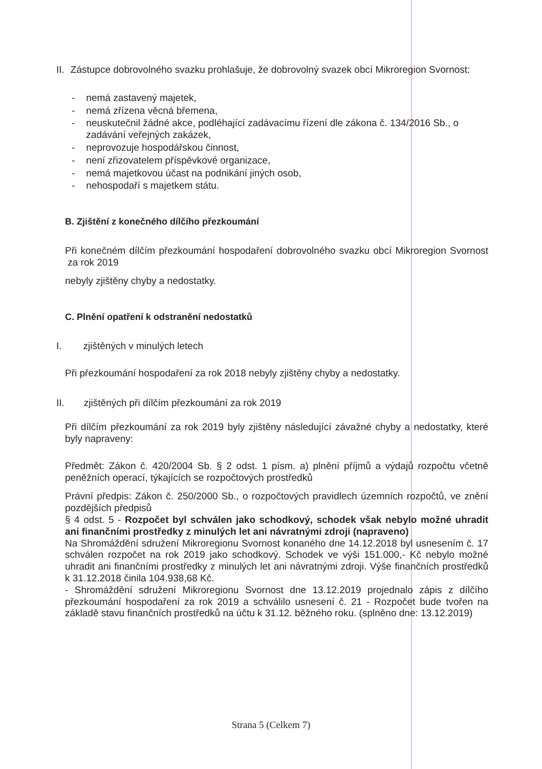II. Zástupce dobrovolného svazku prohlašuje, že dobrovolný svazek obcí Mikroregion Svornost:
- nemá zastavený majetek,
- nemá zřízena věcná břemena,
- neuskutečnil žádné akce, podléhající zadávacímu řízení dle zákona č. 134/2016 Sb., o zadávání veřejných zakázek,
- neprovozuje hospodářskou činnost,
- není zřizovatelem příspěvkové organizace,
- nemá majetkovou účast na podnikání jiných osob,
- nehospodaří s majetkem státu.
B. Zjištění z konečného dílčího přezkoumání
Při konečném dílčím přezkoumání hospodaření dobrovolného svazku obcí Mikroregion Svornost za rok 2019
nebyly zjištěny chyby a nedostatky.
C. Plnění opatření k odstranění nedostatků
I. zjištěných v minulých letech
Při přezkoumání hospodaření za rok 2018 nebyly zjištěny chyby a nedostatky.
II. zjištěných při dílčím přezkoumání za rok 2019
Při dílčím přezkoumání za rok 2019 byly zjištěny následující závažné chyby a nedostatky, které byly napraveny:
Předmět: Zákon č. 420/2004 Sb. § 2 odst. 1 písm. a) plnění příjmů a výdajů rozpočtu včetně peněžních operací, týkajících se rozpočtových prostředků
Právní předpis: Zákon č. 250/2000 Sb., o rozpočtových pravidlech územních rozpočtů, ve znění pozdějších předpisů
§ 4 odst. 5 - Rozpočet byl schválen jako schodkový, schodek však nebylo možné uhradit ani finančními prostředky z minulých let ani návratnými zdroji (napraveno)
Na Shromáždění sdružení Mikroregionu Svornost konaného dne 14.12.2018 byl usnesením č. 17 schválen rozpočet na rok 2019 jako schodkový. Schodek ve výši 151.000,- Kč nebylo možné uhradit ani finančními prostředky z minulých let ani návratnými zdroji. Výše finančních prostředků k 31.12.2018 činila 104.938,68 Kč.
- Shromáždění sdružení Mikroregionu Svornost dne 13.12.2019 projednalo zápis z dílčího přezkoumání hospodaření za rok 2019 a schválilo usnesení č. 21 - Rozpočet bude tvořen na základě stavu finančních prostředků na účtu k 31.12. běžného roku. (splněno dne: 13.12.2019)
Strana 5 (Celkem 7)